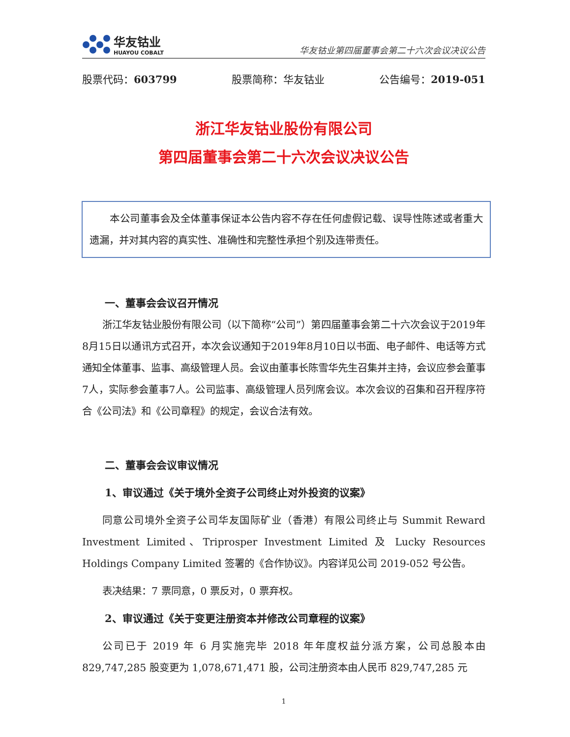华友钴业
HUAYOU COBALT
华友钴业第四届董事会第二十六次会议决议公告
股票代码：603799 股票简称：华友钴业 公告编号：2019-051
浙江华友钴业股份有限公司
第四届董事会第二十六次会议决议公告
本公司董事会及全体董事保证本公告内容不存在任何虚假记载、误导性陈述或者重大遗漏，并对其内容的真实性、准确性和完整性承担个别及连带责任。
一、董事会会议召开情况
浙江华友钴业股份有限公司（以下简称“公司”）第四届董事会第二十六次会议于2019年8月15日以通讯方式召开，本次会议通知于2019年8月10日以书面、电子邮件、电话等方式通知全体董事、监事、高级管理人员。会议由董事长陈雪华先生召集并主持，会议应参会董事7人，实际参会董事7人。公司监事、高级管理人员列席会议。本次会议的召集和召开程序符合《公司法》和《公司章程》的规定，会议合法有效。
二、董事会会议审议情况
1、审议通过《关于境外全资子公司终止对外投资的议案》
同意公司境外全资子公司华友国际矿业（香港）有限公司终止与 Summit Reward Investment Limited、Triprosper Investment Limited 及 Lucky Resources Holdings Company Limited 签署的《合作协议》。内容详见公司 2019-052 号公告。
表决结果：7 票同意，0 票反对，0 票弃权。
2、审议通过《关于变更注册资本并修改公司章程的议案》
公司已于 2019 年 6 月实施完毕 2018 年年度权益分派方案，公司总股本由 829,747,285 股变更为 1,078,671,471 股，公司注册资本由人民币 829,747,285 元
1